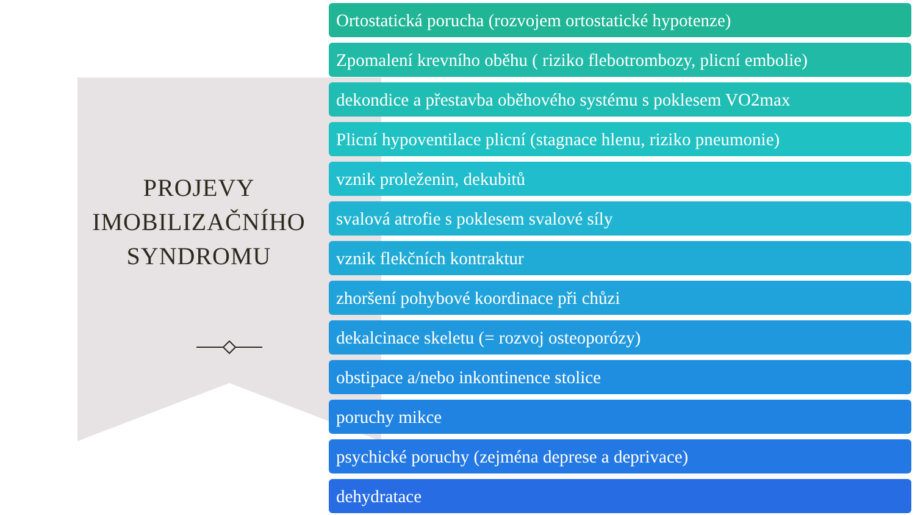PROJEVY
IMOBILIZAČNÍHO
SYNDROMU
Ortostatická porucha (rozvojem ortostatické hypotenze)
Zpomalení krevního oběhu ( riziko flebotrombozy, plicní embolie)
dekondice a přestavba oběhového systému s poklesem VO2max
Plicní hypoventilace plicní (stagnace hlenu, riziko pneumonie)
vznik proleženin, dekubitů
svalová atrofie s poklesem svalové síly
vznik flekčních kontraktur
zhoršení pohybové koordinace při chůzi
dekalcinace skeletu (= rozvoj osteoporózy)
obstipace a/nebo inkontinence stolice
poruchy mikce
psychické poruchy (zejména deprese a deprivace)
dehydratace